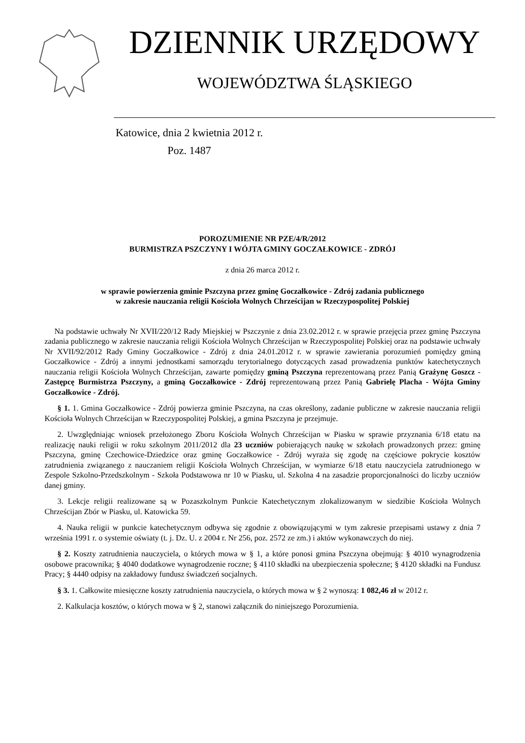DZIENNIK URZĘDOWY
WOJEWÓDZTWA ŚLĄSKIEGO
Katowice, dnia 2 kwietnia 2012 r.
Poz. 1487
POROZUMIENIE NR PZE/4/R/2012
BURMISTRZA PSZCZYNY I WÓJTA GMINY GOCZAŁKOWICE - ZDRÓJ
z dnia 26 marca 2012 r.
w sprawie powierzenia gminie Pszczyna przez gminę Goczałkowice - Zdrój zadania publicznego
w zakresie nauczania religii Kościoła Wolnych Chrześcijan w Rzeczypospolitej Polskiej
Na podstawie uchwały Nr XVII/220/12 Rady Miejskiej w Pszczynie z dnia 23.02.2012 r. w sprawie przejęcia przez gminę Pszczyna zadania publicznego w zakresie nauczania religii Kościoła Wolnych Chrześcijan w Rzeczypospolitej Polskiej oraz na podstawie uchwały Nr XVII/92/2012 Rady Gminy Goczałkowice - Zdrój z dnia 24.01.2012 r. w sprawie zawierania porozumień pomiędzy gminą Goczałkowice - Zdrój a innymi jednostkami samorządu terytorialnego dotyczących zasad prowadzenia punktów katechetycznych nauczania religii Kościoła Wolnych Chrześcijan, zawarte pomiędzy gminą Pszczyna reprezentowaną przez Panią Grażynę Goszcz - Zastępcę Burmistrza Pszczyny, a gminą Goczałkowice - Zdrój reprezentowaną przez Panią Gabrielę Placha - Wójta Gminy Goczałkowice - Zdrój.
§ 1. 1. Gmina Goczałkowice - Zdrój powierza gminie Pszczyna, na czas określony, zadanie publiczne w zakresie nauczania religii Kościoła Wolnych Chrześcijan w Rzeczypospolitej Polskiej, a gmina Pszczyna je przejmuje.
2. Uwzględniając wniosek przełożonego Zboru Kościoła Wolnych Chrześcijan w Piasku w sprawie przyznania 6/18 etatu na realizację nauki religii w roku szkolnym 2011/2012 dla 23 uczniów pobierających naukę w szkołach prowadzonych przez: gminę Pszczyna, gminę Czechowice-Dziedzice oraz gminę Goczałkowice - Zdrój wyraża się zgodę na częściowe pokrycie kosztów zatrudnienia związanego z nauczaniem religii Kościoła Wolnych Chrześcijan, w wymiarze 6/18 etatu nauczyciela zatrudnionego w Zespole Szkolno-Przedszkolnym - Szkoła Podstawowa nr 10 w Piasku, ul. Szkolna 4 na zasadzie proporcjonalności do liczby uczniów danej gminy.
3. Lekcje religii realizowane są w Pozaszkolnym Punkcie Katechetycznym zlokalizowanym w siedzibie Kościoła Wolnych Chrześcijan Zbór w Piasku, ul. Katowicka 59.
4. Nauka religii w punkcie katechetycznym odbywa się zgodnie z obowiązującymi w tym zakresie przepisami ustawy z dnia 7 września 1991 r. o systemie oświaty (t. j. Dz. U. z 2004 r. Nr 256, poz. 2572 ze zm.) i aktów wykonawczych do niej.
§ 2. Koszty zatrudnienia nauczyciela, o których mowa w § 1, a które ponosi gmina Pszczyna obejmują: § 4010 wynagrodzenia osobowe pracownika; § 4040 dodatkowe wynagrodzenie roczne; § 4110 składki na ubezpieczenia społeczne; § 4120 składki na Fundusz Pracy; § 4440 odpisy na zakładowy fundusz świadczeń socjalnych.
§ 3. 1. Całkowite miesięczne koszty zatrudnienia nauczyciela, o których mowa w § 2 wynoszą: 1 082,46 zł w 2012 r.
2. Kalkulacja kosztów, o których mowa w § 2, stanowi załącznik do niniejszego Porozumienia.